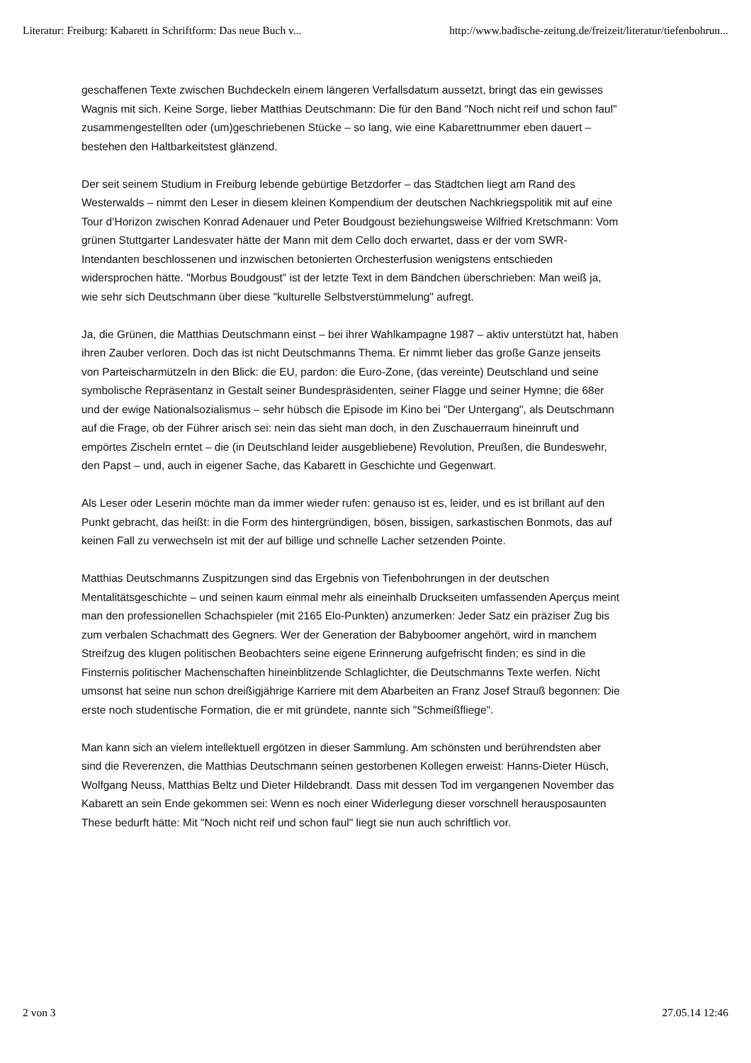Literatur: Freiburg: Kabarett in Schriftform: Das neue Buch v... http://www.badische-zeitung.de/freizeit/literatur/tiefenbohrun...
geschaffenen Texte zwischen Buchdeckeln einem längeren Verfallsdatum aussetzt, bringt das ein gewisses Wagnis mit sich. Keine Sorge, lieber Matthias Deutschmann: Die für den Band "Noch nicht reif und schon faul" zusammengestellten oder (um)geschriebenen Stücke – so lang, wie eine Kabarettnummer eben dauert – bestehen den Haltbarkeitstest glänzend.
Der seit seinem Studium in Freiburg lebende gebürtige Betzdorfer – das Städtchen liegt am Rand des Westerwalds – nimmt den Leser in diesem kleinen Kompendium der deutschen Nachkriegspolitik mit auf eine Tour d’Horizon zwischen Konrad Adenauer und Peter Boudgoust beziehungsweise Wilfried Kretschmann: Vom grünen Stuttgarter Landesvater hätte der Mann mit dem Cello doch erwartet, dass er der vom SWR-Intendanten beschlossenen und inzwischen betonierten Orchesterfusion wenigstens entschieden widersprochen hätte. "Morbus Boudgoust" ist der letzte Text in dem Bändchen überschrieben: Man weiß ja, wie sehr sich Deutschmann über diese "kulturelle Selbstverstümmelung" aufregt.
Ja, die Grünen, die Matthias Deutschmann einst – bei ihrer Wahlkampagne 1987 – aktiv unterstützt hat, haben ihren Zauber verloren. Doch das ist nicht Deutschmanns Thema. Er nimmt lieber das große Ganze jenseits von Parteischarmützeln in den Blick: die EU, pardon: die Euro-Zone, (das vereinte) Deutschland und seine symbolische Repräsentanz in Gestalt seiner Bundespräsidenten, seiner Flagge und seiner Hymne; die 68er und der ewige Nationalsozialismus – sehr hübsch die Episode im Kino bei "Der Untergang", als Deutschmann auf die Frage, ob der Führer arisch sei: nein das sieht man doch, in den Zuschauerraum hineinruft und empörtes Zischeln erntet – die (in Deutschland leider ausgebliebene) Revolution, Preußen, die Bundeswehr, den Papst – und, auch in eigener Sache, das Kabarett in Geschichte und Gegenwart.
Als Leser oder Leserin möchte man da immer wieder rufen: genauso ist es, leider, und es ist brillant auf den Punkt gebracht, das heißt: in die Form des hintergründigen, bösen, bissigen, sarkastischen Bonmots, das auf keinen Fall zu verwechseln ist mit der auf billige und schnelle Lacher setzenden Pointe.
Matthias Deutschmanns Zuspitzungen sind das Ergebnis von Tiefenbohrungen in der deutschen Mentalitätsgeschichte – und seinen kaum einmal mehr als eineinhalb Druckseiten umfassenden Aperçus meint man den professionellen Schachspieler (mit 2165 Elo-Punkten) anzumerken: Jeder Satz ein präziser Zug bis zum verbalen Schachmatt des Gegners. Wer der Generation der Babyboomer angehört, wird in manchem Streifzug des klugen politischen Beobachters seine eigene Erinnerung aufgefrischt finden; es sind in die Finsternis politischer Machenschaften hineinblitzende Schlaglichter, die Deutschmanns Texte werfen. Nicht umsonst hat seine nun schon dreißigjährige Karriere mit dem Abarbeiten an Franz Josef Strauß begonnen: Die erste noch studentische Formation, die er mit gründete, nannte sich "Schmeißfliege".
Man kann sich an vielem intellektuell ergötzen in dieser Sammlung. Am schönsten und berührendsten aber sind die Reverenzen, die Matthias Deutschmann seinen gestorbenen Kollegen erweist: Hanns-Dieter Hüsch, Wolfgang Neuss, Matthias Beltz und Dieter Hildebrandt. Dass mit dessen Tod im vergangenen November das Kabarett an sein Ende gekommen sei: Wenn es noch einer Widerlegung dieser vorschnell herausposaunten These bedurft hätte: Mit "Noch nicht reif und schon faul" liegt sie nun auch schriftlich vor.
2 von 3 27.05.14 12:46